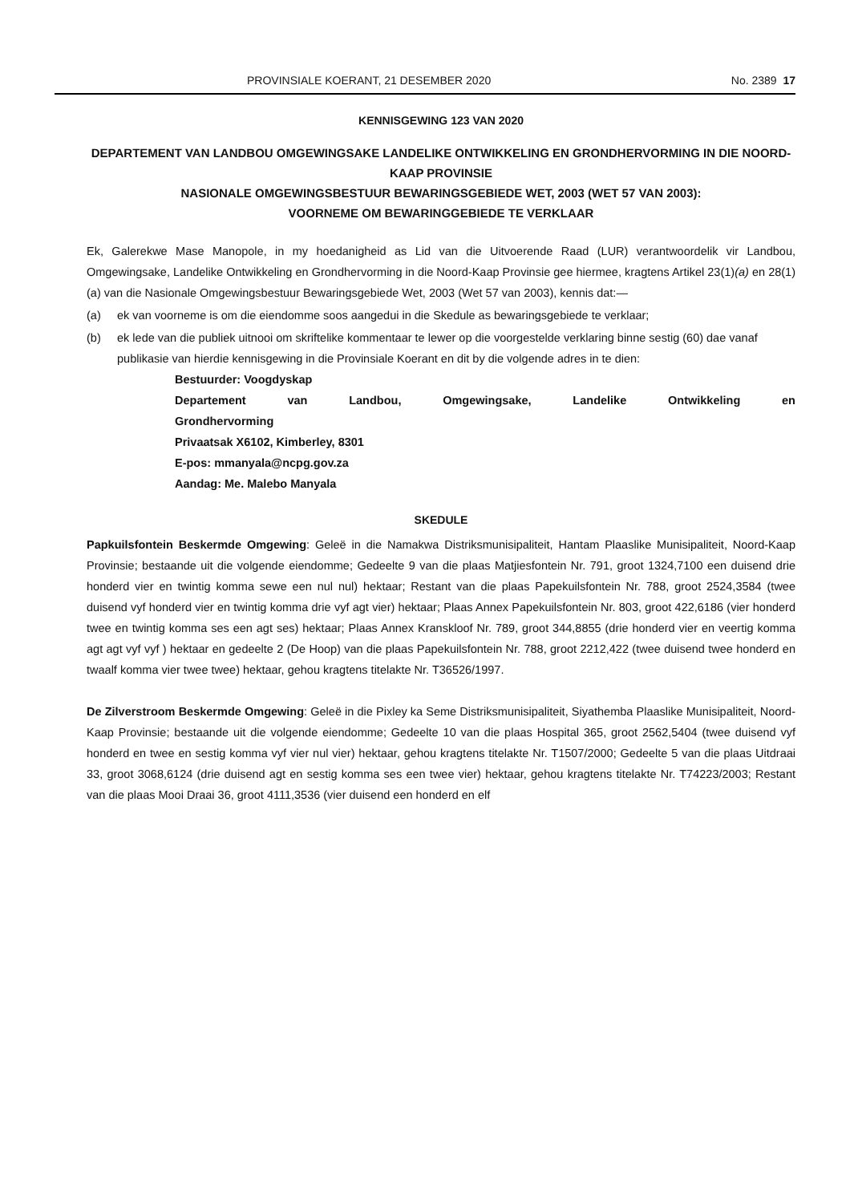PROVINSIALE KOERANT, 21 DESEMBER 2020 No. 2389 17
KENNISGEWING 123 VAN 2020
DEPARTEMENT VAN LANDBOU OMGEWINGSAKE LANDELIKE ONTWIKKELING EN GRONDHERVORMING IN DIE NOORD-KAAP PROVINSIE
NASIONALE OMGEWINGSBESTUUR BEWARINGSGEBIEDE WET, 2003 (WET 57 VAN 2003):
VOORNEME OM BEWARINGGEBIEDE TE VERKLAAR
Ek, Galerekwe Mase Manopole, in my hoedanigheid as Lid van die Uitvoerende Raad (LUR) verantwoordelik vir Landbou, Omgewingsake, Landelike Ontwikkeling en Grondhervorming in die Noord-Kaap Provinsie gee hiermee, kragtens Artikel 23(1)(a) en 28(1)(a) van die Nasionale Omgewingsbestuur Bewaringsgebiede Wet, 2003 (Wet 57 van 2003), kennis dat:—
(a) ek van voorneme is om die eiendomme soos aangedui in die Skedule as bewaringsgebiede te verklaar;
(b) ek lede van die publiek uitnooi om skriftelike kommentaar te lewer op die voorgestelde verklaring binne sestig (60) dae vanaf publikasie van hierdie kennisgewing in die Provinsiale Koerant en dit by die volgende adres in te dien:
Bestuurder: Voogdyskap
Departement van Landbou, Omgewingsake, Landelike Ontwikkeling en
Grondhervorming
Privaatsak X6102, Kimberley, 8301
E-pos: mmanyala@ncpg.gov.za
Aandag: Me. Malebo Manyala
SKEDULE
Papkuilsfontein Beskermde Omgewing: Geleë in die Namakwa Distriksmunisipaliteit, Hantam Plaaslike Munisipaliteit, Noord-Kaap Provinsie; bestaande uit die volgende eiendomme; Gedeelte 9 van die plaas Matjiesfontein Nr. 791, groot 1324,7100 een duisend drie honderd vier en twintig komma sewe een nul nul) hektaar; Restant van die plaas Papekuilsfontein Nr. 788, groot 2524,3584 (twee duisend vyf honderd vier en twintig komma drie vyf agt vier) hektaar; Plaas Annex Papekuilsfontein Nr. 803, groot 422,6186 (vier honderd twee en twintig komma ses een agt ses) hektaar; Plaas Annex Kranskloof Nr. 789, groot 344,8855 (drie honderd vier en veertig komma agt agt vyf vyf ) hektaar en gedeelte 2 (De Hoop) van die plaas Papekuilsfontein Nr. 788, groot 2212,422 (twee duisend twee honderd en twaalf komma vier twee twee) hektaar, gehou kragtens titelakte Nr. T36526/1997.
De Zilverstroom Beskermde Omgewing: Geleë in die Pixley ka Seme Distriksmunisipaliteit, Siyathemba Plaaslike Munisipaliteit, Noord-Kaap Provinsie; bestaande uit die volgende eiendomme; Gedeelte 10 van die plaas Hospital 365, groot 2562,5404 (twee duisend vyf honderd en twee en sestig komma vyf vier nul vier) hektaar, gehou kragtens titelakte Nr. T1507/2000; Gedeelte 5 van die plaas Uitdraai 33, groot 3068,6124 (drie duisend agt en sestig komma ses een twee vier) hektaar, gehou kragtens titelakte Nr. T74223/2003; Restant van die plaas Mooi Draai 36, groot 4111,3536 (vier duisend een honderd en elf